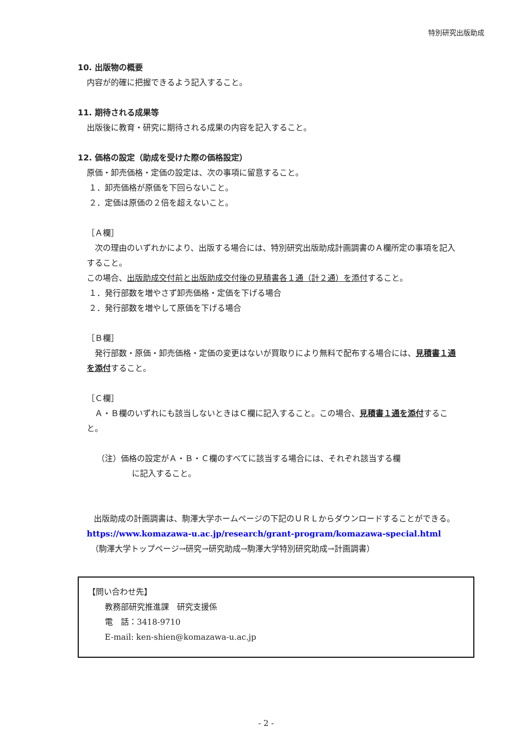特別研究出版助成
10. 出版物の概要
内容が的確に把握できるよう記入すること。
11. 期待される成果等
出版後に教育・研究に期待される成果の内容を記入すること。
12. 価格の設定（助成を受けた際の価格設定）
原価・卸売価格・定価の設定は、次の事項に留意すること。
１．卸売価格が原価を下回らないこと。
２．定価は原価の２倍を超えないこと。
［Ａ欄］
　次の理由のいずれかにより、出版する場合には、特別研究出版助成計画調書のＡ欄所定の事項を記入すること。
この場合、出版助成交付前と出版助成交付後の見積書各１通（計２通）を添付すること。
１．発行部数を増やさず卸売価格・定価を下げる場合
２．発行部数を増やして原価を下げる場合
［Ｂ欄］
　発行部数・原価・卸売価格・定価の変更はないが買取りにより無料で配布する場合には、見積書１通を添付すること。
［Ｃ欄］
　Ａ・Ｂ欄のいずれにも該当しないときはＣ欄に記入すること。この場合、見積書１通を添付すること。
（注）価格の設定がＡ・Ｂ・Ｃ欄のすべてに該当する場合には、それぞれ該当する欄
に記入すること。
　　出版助成の計画調書は、駒澤大学ホームページの下記のＵＲＬからダウンロードすることができる。
https://www.komazawa-u.ac.jp/research/grant-program/komazawa-special.html
（駒澤大学トップページ→研究→研究助成→駒澤大学特別研究助成→計画調書）
【問い合わせ先】
教務部研究推進課　研究支援係
電　話：3418-9710
E-mail: ken-shien@komazawa-u.ac.jp
- 2 -